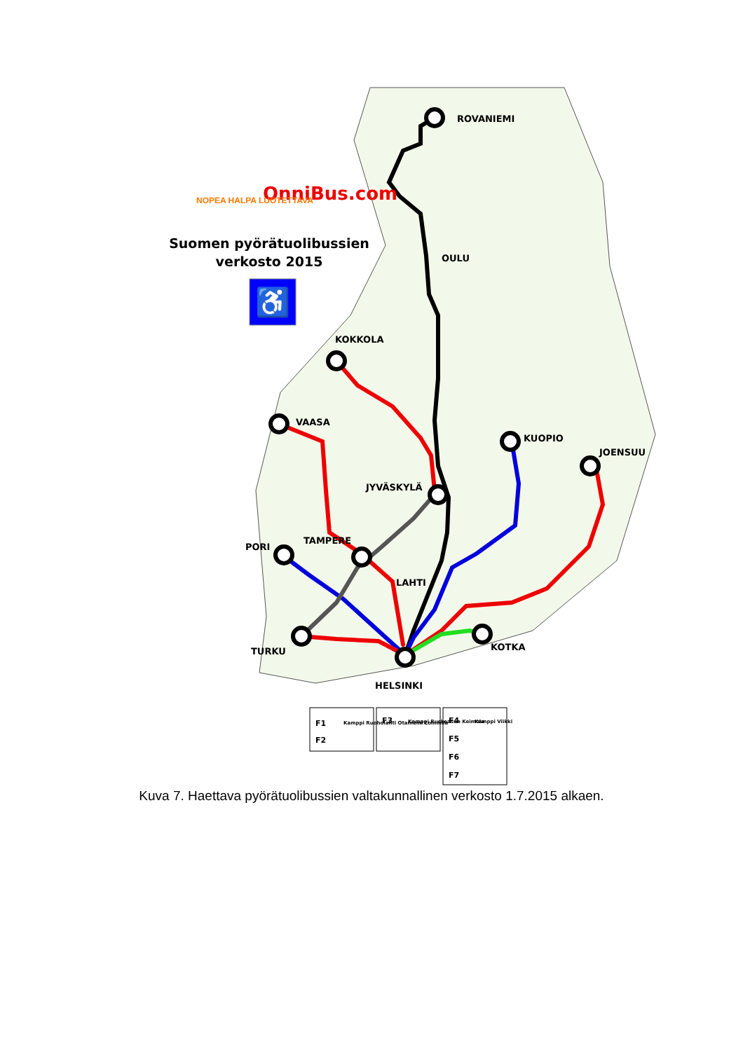ROVANIEMI
OULU
KOKKOLA
VAASA
JYVÄSKYLÄ
KUOPIO
JOENSUU
PORI
TAMPERE
LAHTI
TURKU
KOTKA
HELSINKI
OnniBus.com
NOPEA HALPA LUOTETTAVA
Suomen pyörätuolibussien
verkosto 2015
♿
F1
F2
Kamppi Ruoholahti Otaniemi Lommila
F3
Kamppi Ruskeasuo Keimola
F4
Kamppi Viikki
F5
F6
F7
Kuva 7. Haettava pyörätuolibussien valtakunnallinen verkosto 1.7.2015 alkaen.